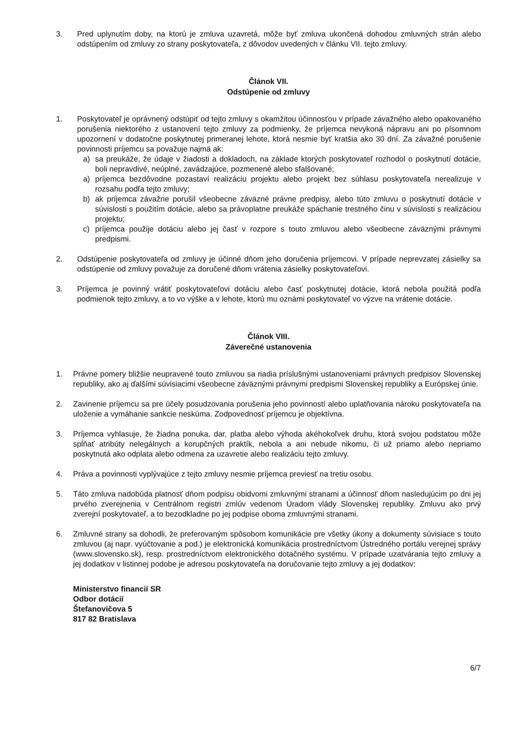3. Pred uplynutím doby, na ktorú je zmluva uzavretá, môže byť zmluva ukončená dohodou zmluvných strán alebo odstúpením od zmluvy zo strany poskytovateľa, z dôvodov uvedených v článku VII. tejto zmluvy.
Článok VII.
Odstúpenie od zmluvy
1. Poskytovateľ je oprávnený odstúpiť od tejto zmluvy s okamžitou účinnosťou v prípade závažného alebo opakovaného porušenia niektorého z ustanovení tejto zmluvy za podmienky, že príjemca nevykoná nápravu ani po písomnom upozornení v dodatočne poskytnutej primeranej lehote, ktorá nesmie byť kratšia ako 30 dní. Za závažné porušenie povinnosti príjemcu sa považuje najmä ak:
a) sa preukáže, že údaje v žiadosti a dokladoch, na základe ktorých poskytovateľ rozhodol o poskytnutí dotácie, boli nepravdivé, neúplné, zavádzajúce, pozmenené alebo sfalšované;
a) príjemca bezdôvodne pozastaví realizáciu projektu alebo projekt bez súhlasu poskytovateľa nerealizuje v rozsahu podľa tejto zmluvy;
b) ak príjemca závažne porušil všeobecne záväzné právne predpisy, alebo túto zmluvu o poskytnutí dotácie v súvislosti s použitím dotácie, alebo sa právoplatne preukáže spáchanie trestného činu v súvislosti s realizáciou projektu;
c) príjemca použije dotáciu alebo jej časť v rozpore s touto zmluvou alebo všeobecne záväznými právnymi predpismi.
2. Odstúpenie poskytovateľa od zmluvy je účinné dňom jeho doručenia príjemcovi. V prípade neprevzatej zásielky sa odstúpenie od zmluvy považuje za doručené dňom vrátenia zásielky poskytovateľovi.
3. Príjemca je povinný vrátiť poskytovateľovi dotáciu alebo časť poskytnutej dotácie, ktorá nebola použitá podľa podmienok tejto zmluvy, a to vo výške a v lehote, ktorú mu oznámi poskytovateľ vo výzve na vrátenie dotácie.
Článok VIII.
Záverečné ustanovenia
1. Právne pomery bližšie neupravené touto zmluvou sa riadia príslušnými ustanoveniami právnych predpisov Slovenskej republiky, ako aj ďalšími súvisiacimi všeobecne záväznými právnymi predpismi Slovenskej republiky a Európskej únie.
2. Zavinenie príjemcu sa pre účely posudzovania porušenia jeho povinností alebo uplatňovania nároku poskytovateľa na uloženie a vymáhanie sankcie neskúma. Zodpovednosť príjemcu je objektívna.
3. Príjemca vyhlasuje, že žiadna ponuka, dar, platba alebo výhoda akéhokoľvek druhu, ktorá svojou podstatou môže spĺňať atribúty nelegálnych a korupčných praktík, nebola a ani nebude nikomu, či už priamo alebo nepriamo poskytnutá ako odplata alebo odmena za uzavretie alebo realizáciu tejto zmluvy.
4. Práva a povinnosti vyplývajúce z tejto zmluvy nesmie príjemca previesť na tretiu osobu.
5. Táto zmluva nadobúda platnosť dňom podpisu obidvomi zmluvnými stranami a účinnosť dňom nasledujúcim po dni jej prvého zverejnenia v Centrálnom registri zmlúv vedenom Úradom vlády Slovenskej republiky. Zmluvu ako prvý zverejní poskytovateľ, a to bezodkladne po jej podpise oboma zmluvnými stranami.
6. Zmluvné strany sa dohodli, že preferovaným spôsobom komunikácie pre všetky úkony a dokumenty súvisiace s touto zmluvou (aj napr. vyúčtovanie a pod.) je elektronická komunikácia prostredníctvom Ústredného portálu verejnej správy (www.slovensko.sk), resp. prostredníctvom elektronického dotačného systému. V prípade uzatvárania tejto zmluvy a jej dodatkov v listinnej podobe je adresou poskytovateľa na doručovanie tejto zmluvy a jej dodatkov:
Ministerstvo financií SR
Odbor dotácií
Štefanovičova 5
817 82 Bratislava
6/7